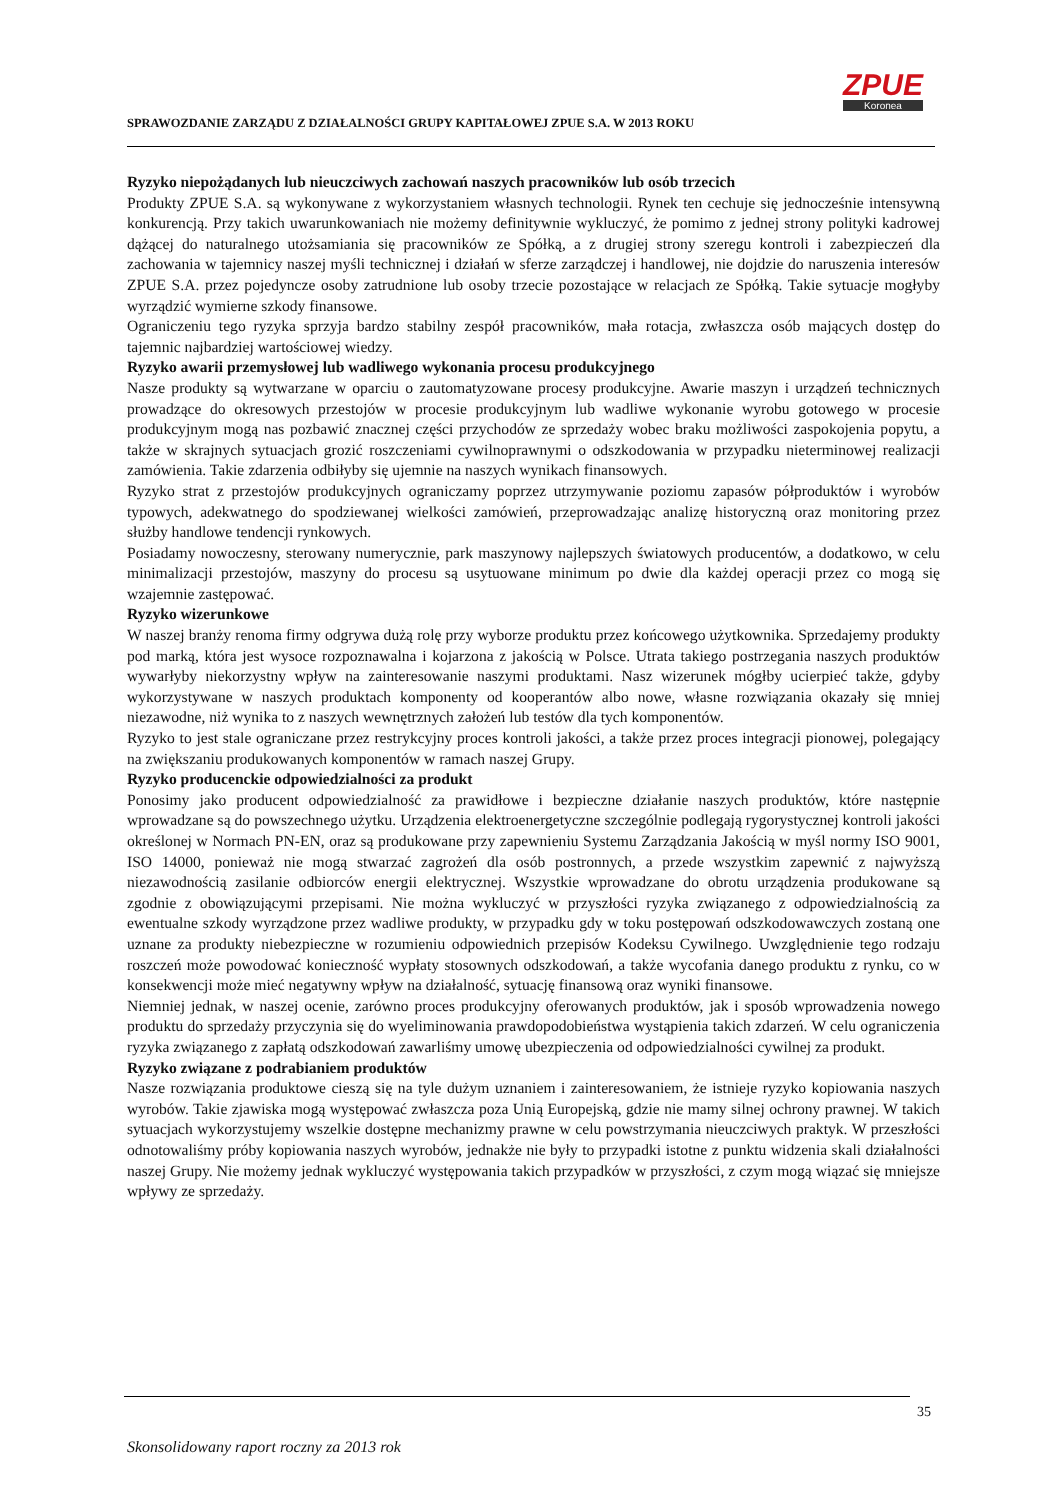SPRAWOZDANIE ZARZĄDU Z DZIAŁALNOŚCI GRUPY KAPITAŁOWEJ ZPUE S.A. W 2013 ROKU
ZPUE
Koronea
Ryzyko niepożądanych lub nieuczciwych zachowań naszych pracowników lub osób trzecich
Produkty ZPUE S.A. są wykonywane z wykorzystaniem własnych technologii. Rynek ten cechuje się jednocześnie intensywną konkurencją. Przy takich uwarunkowaniach nie możemy definitywnie wykluczyć, że pomimo z jednej strony polityki kadrowej dążącej do naturalnego utożsamiania się pracowników ze Spółką, a z drugiej strony szeregu kontroli i zabezpieczeń dla zachowania w tajemnicy naszej myśli technicznej i działań w sferze zarządczej i handlowej, nie dojdzie do naruszenia interesów ZPUE S.A. przez pojedyncze osoby zatrudnione lub osoby trzecie pozostające w relacjach ze Spółką. Takie sytuacje mogłyby wyrządzić wymierne szkody finansowe.
Ograniczeniu tego ryzyka sprzyja bardzo stabilny zespół pracowników, mała rotacja, zwłaszcza osób mających dostęp do tajemnic najbardziej wartościowej wiedzy.
Ryzyko awarii przemysłowej lub wadliwego wykonania procesu produkcyjnego
Nasze produkty są wytwarzane w oparciu o zautomatyzowane procesy produkcyjne. Awarie maszyn i urządzeń technicznych prowadzące do okresowych przestojów w procesie produkcyjnym lub wadliwe wykonanie wyrobu gotowego w procesie produkcyjnym mogą nas pozbawić znacznej części przychodów ze sprzedaży wobec braku możliwości zaspokojenia popytu, a także w skrajnych sytuacjach grozić roszczeniami cywilnoprawnymi o odszkodowania w przypadku nieterminowej realizacji zamówienia. Takie zdarzenia odbiłyby się ujemnie na naszych wynikach finansowych.
Ryzyko strat z przestojów produkcyjnych ograniczamy poprzez utrzymywanie poziomu zapasów półproduktów i wyrobów typowych, adekwatnego do spodziewanej wielkości zamówień, przeprowadzając analizę historyczną oraz monitoring przez służby handlowe tendencji rynkowych.
Posiadamy nowoczesny, sterowany numerycznie, park maszynowy najlepszych światowych producentów, a dodatkowo, w celu minimalizacji przestojów, maszyny do procesu są usytuowane minimum po dwie dla każdej operacji przez co mogą się wzajemnie zastępować.
Ryzyko wizerunkowe
W naszej branży renoma firmy odgrywa dużą rolę przy wyborze produktu przez końcowego użytkownika. Sprzedajemy produkty pod marką, która jest wysoce rozpoznawalna i kojarzona z jakością w Polsce. Utrata takiego postrzegania naszych produktów wywarłyby niekorzystny wpływ na zainteresowanie naszymi produktami. Nasz wizerunek mógłby ucierpieć także, gdyby wykorzystywane w naszych produktach komponenty od kooperantów albo nowe, własne rozwiązania okazały się mniej niezawodne, niż wynika to z naszych wewnętrznych założeń lub testów dla tych komponentów.
Ryzyko to jest stale ograniczane przez restrykcyjny proces kontroli jakości, a także przez proces integracji pionowej, polegający na zwiększaniu produkowanych komponentów w ramach naszej Grupy.
Ryzyko producenckie odpowiedzialności za produkt
Ponosimy jako producent odpowiedzialność za prawidłowe i bezpieczne działanie naszych produktów, które następnie wprowadzane są do powszechnego użytku. Urządzenia elektroenergetyczne szczególnie podlegają rygorystycznej kontroli jakości określonej w Normach PN-EN, oraz są produkowane przy zapewnieniu Systemu Zarządzania Jakością w myśl normy ISO 9001, ISO 14000, ponieważ nie mogą stwarzać zagrożeń dla osób postronnych, a przede wszystkim zapewnić z najwyższą niezawodnością zasilanie odbiorców energii elektrycznej. Wszystkie wprowadzane do obrotu urządzenia produkowane są zgodnie z obowiązującymi przepisami. Nie można wykluczyć w przyszłości ryzyka związanego z odpowiedzialnością za ewentualne szkody wyrządzone przez wadliwe produkty, w przypadku gdy w toku postępowań odszkodowawczych zostaną one uznane za produkty niebezpieczne w rozumieniu odpowiednich przepisów Kodeksu Cywilnego. Uwzględnienie tego rodzaju roszczeń może powodować konieczność wypłaty stosownych odszkodowań, a także wycofania danego produktu z rynku, co w konsekwencji może mieć negatywny wpływ na działalność, sytuację finansową oraz wyniki finansowe.
Niemniej jednak, w naszej ocenie, zarówno proces produkcyjny oferowanych produktów, jak i sposób wprowadzenia nowego produktu do sprzedaży przyczynia się do wyeliminowania prawdopodobieństwa wystąpienia takich zdarzeń. W celu ograniczenia ryzyka związanego z zapłatą odszkodowań zawarliśmy umowę ubezpieczenia od odpowiedzialności cywilnej za produkt.
Ryzyko związane z podrabianiem produktów
Nasze rozwiązania produktowe cieszą się na tyle dużym uznaniem i zainteresowaniem, że istnieje ryzyko kopiowania naszych wyrobów. Takie zjawiska mogą występować zwłaszcza poza Unią Europejską, gdzie nie mamy silnej ochrony prawnej. W takich sytuacjach wykorzystujemy wszelkie dostępne mechanizmy prawne w celu powstrzymania nieuczciwych praktyk. W przeszłości odnotowaliśmy próby kopiowania naszych wyrobów, jednakże nie były to przypadki istotne z punktu widzenia skali działalności naszej Grupy. Nie możemy jednak wykluczyć występowania takich przypadków w przyszłości, z czym mogą wiązać się mniejsze wpływy ze sprzedaży.
35
Skonsolidowany raport roczny za 2013 rok